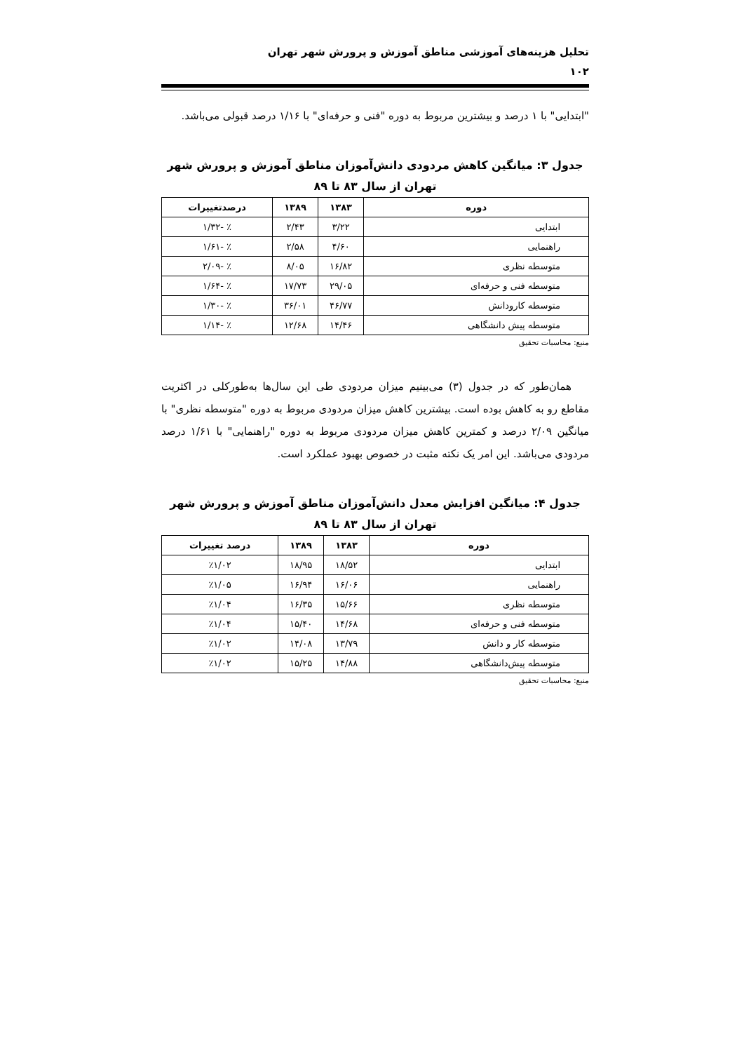تحلیل هزینه‌های آموزشی مناطق آموزش و پرورش شهر تهران
۱۰۲
"ابتدایی" با ۱ درصد و بیشترین مربوط به دوره "فنی و حرفه‌ای" با ۱/۱۶ درصد قبولی می‌باشد.
جدول ۳: میانگین کاهش مردودی دانش‌آموزان مناطق آموزش و پرورش شهر تهران از سال ۸۳ تا ۸۹
| دوره | ۱۳۸۳ | ۱۳۸۹ | درصدتغییرات |
| --- | --- | --- | --- |
| ابتدایی | ۳/۲۲ | ۲/۴۳ | ٪ -۱/۳۲ |
| راهنمایی | ۴/۶۰ | ۲/۵۸ | ٪ -۱/۶۱ |
| متوسطه نظری | ۱۶/۸۲ | ۸/۰۵ | ٪ -۲/۰۹ |
| متوسطه فنی و حرفه‌ای | ۲۹/۰۵ | ۱۷/۷۳ | ٪ -۱/۶۴ |
| متوسطه کارودانش | ۴۶/۷۷ | ۳۶/۰۱ | ٪ -۱/۳۰ |
| متوسطه پیش دانشگاهی | ۱۴/۴۶ | ۱۲/۶۸ | ٪ -۱/۱۴ |
منبع: محاسبات تحقیق
همان‌طور که در جدول (۳) می‌بینیم میزان مردودی طی این سال‌ها به‌طورکلی در اکثریت مقاطع رو به کاهش بوده است. بیشترین کاهش میزان مردودی مربوط به دوره "متوسطه نظری" با میانگین ۲/۰۹ درصد و کمترین کاهش میزان مردودی مربوط به دوره "راهنمایی" با ۱/۶۱ درصد مردودی می‌باشد. این امر یک نکته مثبت در خصوص بهبود عملکرد است.
جدول ۴: میانگین افزایش معدل دانش‌آموزان مناطق آموزش و پرورش شهر تهران از سال ۸۳ تا ۸۹
| دوره | ۱۳۸۳ | ۱۳۸۹ | درصد تغییرات |
| --- | --- | --- | --- |
| ابتدایی | ۱۸/۵۲ | ۱۸/۹۵ | ٪۱/۰۲ |
| راهنمایی | ۱۶/۰۶ | ۱۶/۹۴ | ٪۱/۰۵ |
| متوسطه نظری | ۱۵/۶۶ | ۱۶/۳۵ | ٪۱/۰۴ |
| متوسطه فنی و حرفه‌ای | ۱۴/۶۸ | ۱۵/۴۰ | ٪۱/۰۴ |
| متوسطه کار و دانش | ۱۳/۷۹ | ۱۴/۰۸ | ٪۱/۰۲ |
| متوسطه پیش‌دانشگاهی | ۱۴/۸۸ | ۱۵/۲۵ | ٪۱/۰۲ |
منبع: محاسبات تحقیق